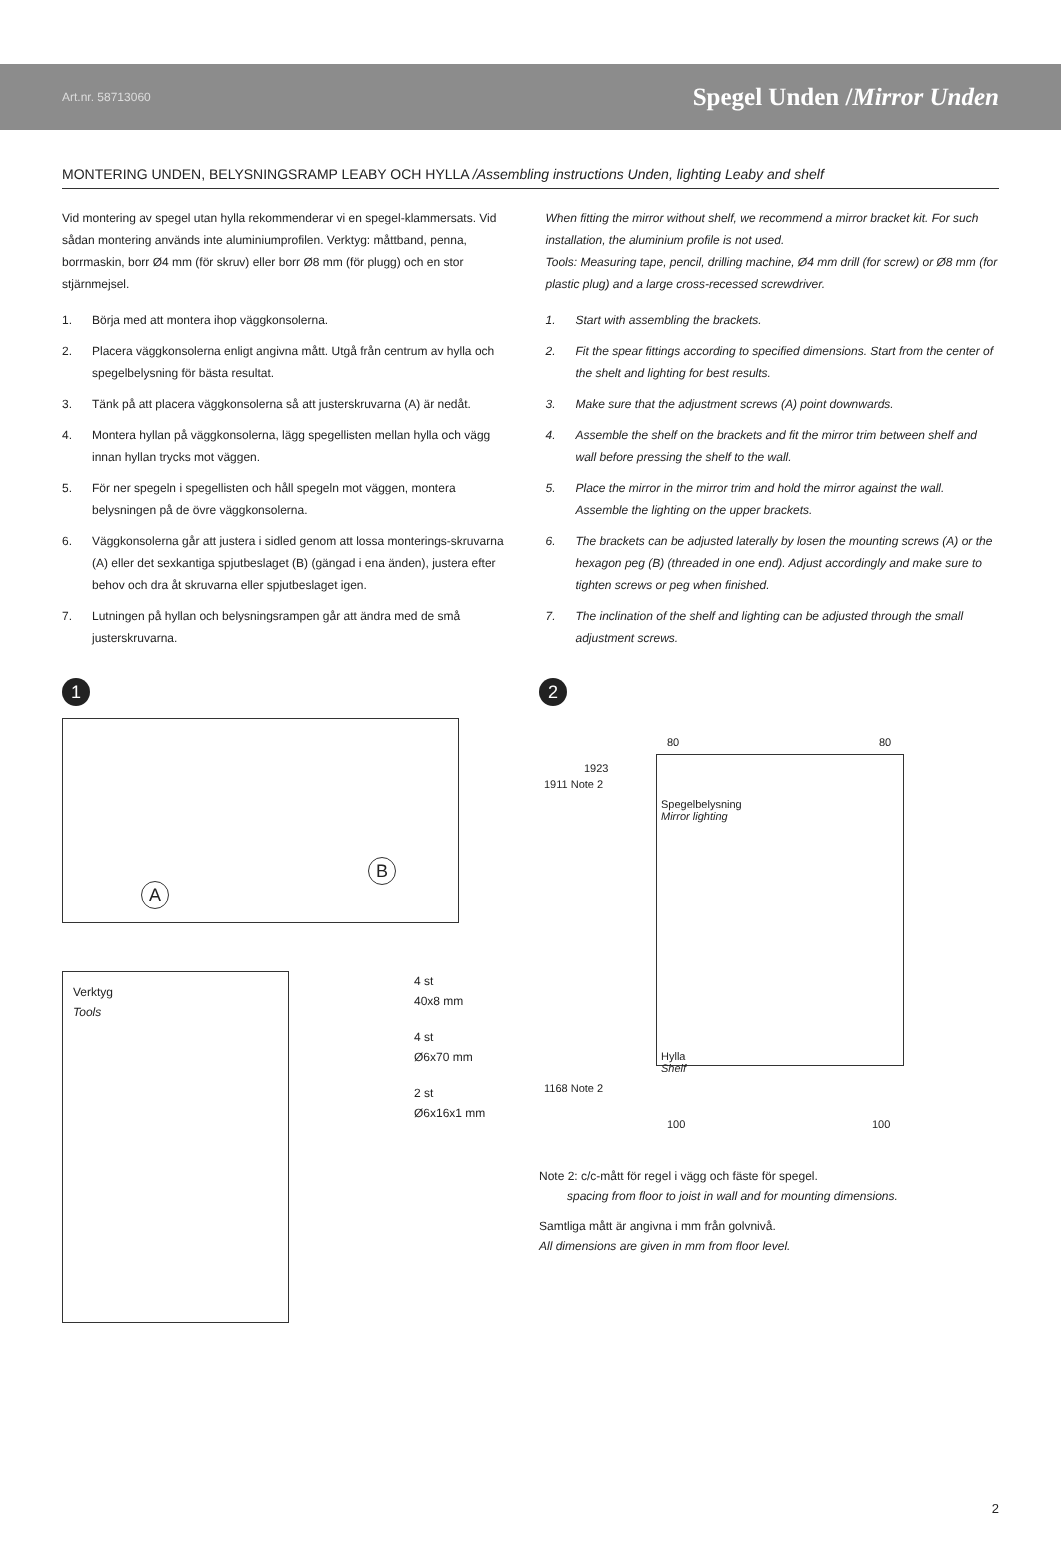Art.nr. 58713060 Spegel Unden /Mirror Unden
MONTERING UNDEN, BELYSNINGSRAMP LEABY OCH HYLLA /Assembling instructions Unden, lighting Leaby and shelf
Vid montering av spegel utan hylla rekommenderar vi en spegel-klammersats. Vid sådan montering används inte aluminiumprofilen. Verktyg: måttband, penna, borrmaskin, borr Ø4 mm (för skruv) eller borr Ø8 mm (för plugg) och en stor stjärnmejsel.
1. Börja med att montera ihop väggkonsolerna.
2. Placera väggkonsolerna enligt angivna mått. Utgå från centrum av hylla och spegelbelysning för bästa resultat.
3. Tänk på att placera väggkonsolerna så att justerskruvarna (A) är nedåt.
4. Montera hyllan på väggkonsolerna, lägg spegellisten mellan hylla och vägg innan hyllan trycks mot väggen.
5. För ner spegeln i spegellisten och håll spegeln mot väggen, montera belysningen på de övre väggkonsolerna.
6. Väggkonsolerna går att justera i sidled genom att lossa monterings-skruvarna (A) eller det sexkantiga spjutbeslaget (B) (gängad i ena änden), justera efter behov och dra åt skruvarna eller spjutbeslaget igen.
7. Lutningen på hyllan och belysningsrampen går att ändra med de små justerskruvarna.
When fitting the mirror without shelf, we recommend a mirror bracket kit. For such installation, the aluminium profile is not used.
Tools: Measuring tape, pencil, drilling machine, Ø4 mm drill (for screw) or Ø8 mm (for plastic plug) and a large cross-recessed screwdriver.
1. Start with assembling the brackets.
2. Fit the spear fittings according to specified dimensions. Start from the center of the shelt and lighting for best results.
3. Make sure that the adjustment screws (A) point downwards.
4. Assemble the shelf on the brackets and fit the mirror trim between shelf and wall before pressing the shelf to the wall.
5. Place the mirror in the mirror trim and hold the mirror against the wall. Assemble the lighting on the upper brackets.
6. The brackets can be adjusted laterally by losen the mounting screws (A) or the hexagon peg (B) (threaded in one end). Adjust accordingly and make sure to tighten screws or peg when finished.
7. The inclination of the shelf and lighting can be adjusted through the small adjustment screws.
1
A
B
Verktyg
Tools
4 st
40x8 mm
4 st
Ø6x70 mm
2 st
Ø6x16x1 mm
2
80 80
1923
1911 Note 2
Spegelbelysning
Mirror lighting
Hylla
Shelf
1168 Note 2
100 100
Note 2: c/c-mått för regel i vägg och fäste för spegel.
spacing from floor to joist in wall and for mounting dimensions.
Samtliga mått är angivna i mm från golvnivå.
All dimensions are given in mm from floor level.
2